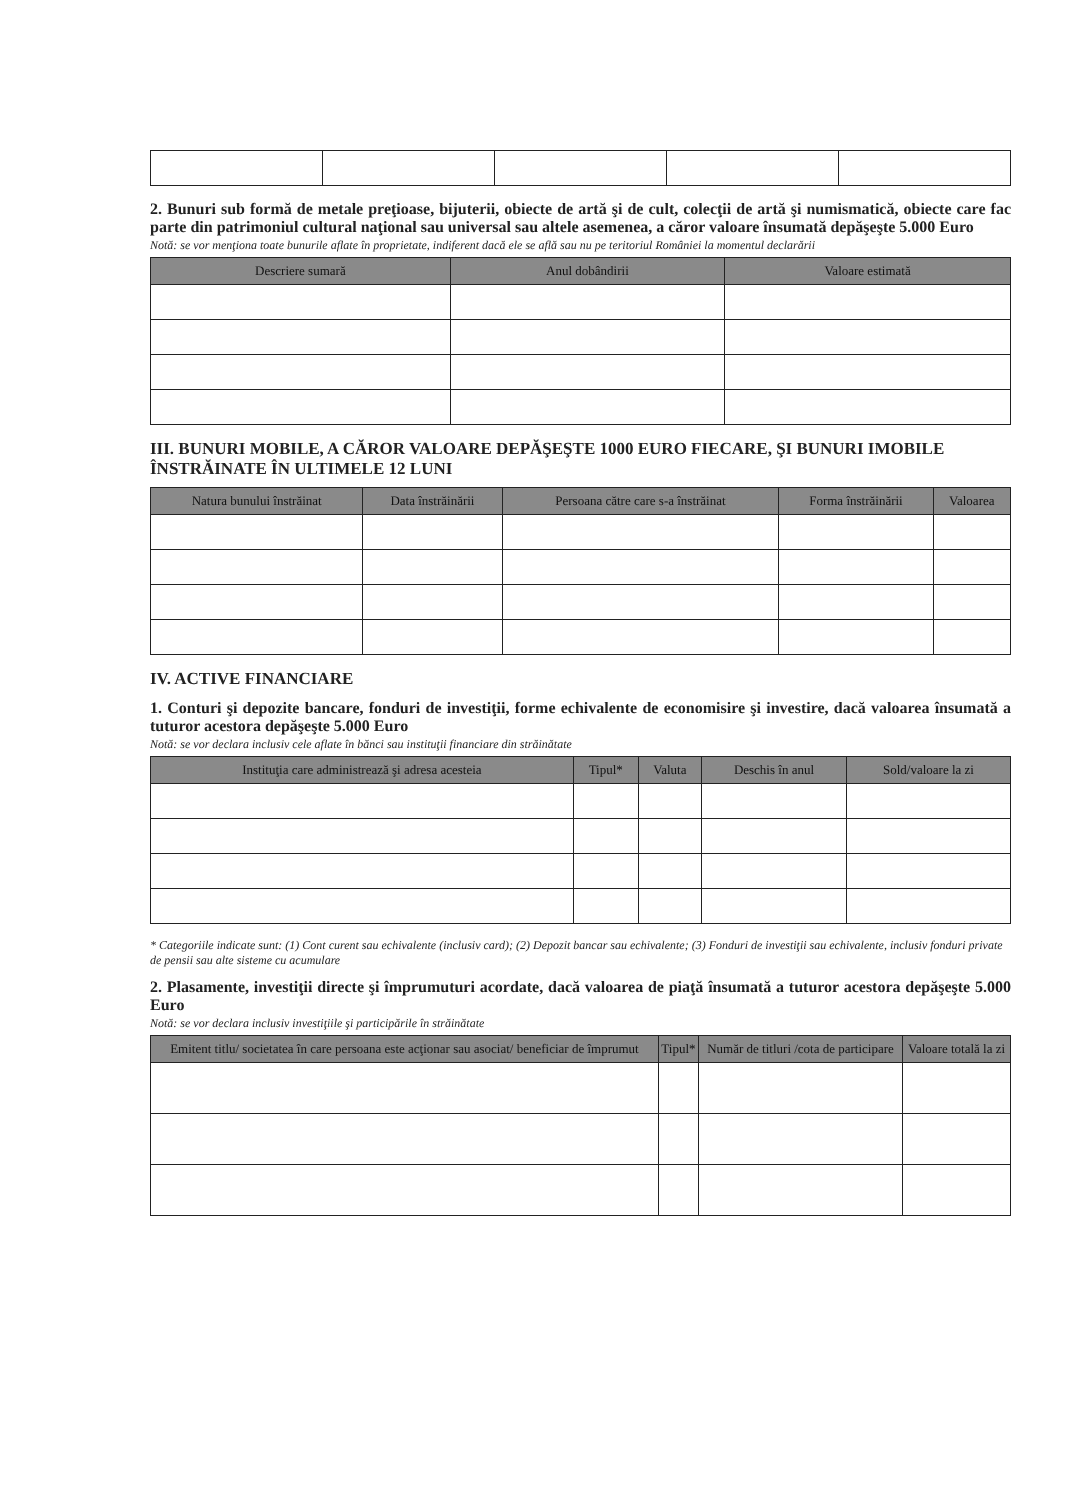2. Bunuri sub formă de metale preţioase, bijuterii, obiecte de artă şi de cult, colecţii de artă şi numismatică, obiecte care fac parte din patrimoniul cultural naţional sau universal sau altele asemenea, a căror valoare însumată depăşeşte 5.000 Euro
Notă: se vor menţiona toate bunurile aflate în proprietate, indiferent dacă ele se află sau nu pe teritoriul României la momentul declarării
| Descriere sumară | Anul dobândirii | Valoare estimată |
| --- | --- | --- |
III. BUNURI MOBILE, A CĂROR VALOARE DEPĂŞEŞTE 1000 EURO FIECARE, ŞI BUNURI IMOBILE ÎNSTRĂINATE ÎN ULTIMELE 12 LUNI
| Natura bunului înstrăinat | Data înstrăinării | Persoana către care s-a înstrăinat | Forma înstrăinării | Valoarea |
| --- | --- | --- | --- | --- |
IV. ACTIVE FINANCIARE
1. Conturi şi depozite bancare, fonduri de investiţii, forme echivalente de economisire şi investire, dacă valoarea însumată a tuturor acestora depăşeşte 5.000 Euro
Notă: se vor declara inclusiv cele aflate în bănci sau instituţii financiare din străinătate
| Instituţia care administrează şi adresa acesteia | Tipul* | Valuta | Deschis în anul | Sold/valoare la zi |
| --- | --- | --- | --- | --- |
* Categoriile indicate sunt: (1) Cont curent sau echivalente (inclusiv card); (2) Depozit bancar sau echivalente; (3) Fonduri de investiţii sau echivalente, inclusiv fonduri private de pensii sau alte sisteme cu acumulare
2. Plasamente, investiţii directe şi împrumuturi acordate, dacă valoarea de piaţă însumată a tuturor acestora depăşeşte 5.000 Euro
Notă: se vor declara inclusiv investiţiile şi participările în străinătate
| Emitent titlu/ societatea în care persoana este acţionar sau asociat/ beneficiar de împrumut | Tipul* | Număr de titluri /cota de participare | Valoare totală la zi |
| --- | --- | --- | --- |